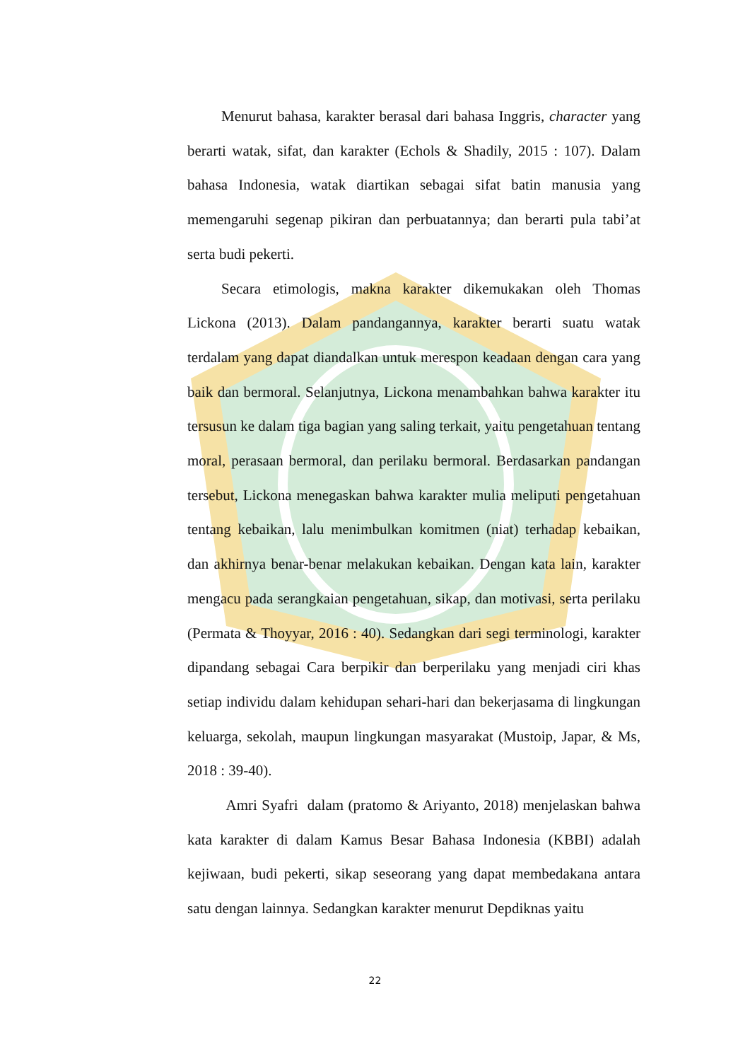Menurut bahasa, karakter berasal dari bahasa Inggris, character yang berarti watak, sifat, dan karakter (Echols & Shadily, 2015 : 107). Dalam bahasa Indonesia, watak diartikan sebagai sifat batin manusia yang memengaruhi segenap pikiran dan perbuatannya; dan berarti pula tabi’at serta budi pekerti.
Secara etimologis, makna karakter dikemukakan oleh Thomas Lickona (2013). Dalam pandangannya, karakter berarti suatu watak terdalam yang dapat diandalkan untuk merespon keadaan dengan cara yang baik dan bermoral. Selanjutnya, Lickona menambahkan bahwa karakter itu tersusun ke dalam tiga bagian yang saling terkait, yaitu pengetahuan tentang moral, perasaan bermoral, dan perilaku bermoral. Berdasarkan pandangan tersebut, Lickona menegaskan bahwa karakter mulia meliputi pengetahuan tentang kebaikan, lalu menimbulkan komitmen (niat) terhadap kebaikan, dan akhirnya benar-benar melakukan kebaikan. Dengan kata lain, karakter mengacu pada serangkaian pengetahuan, sikap, dan motivasi, serta perilaku (Permata & Thoyyar, 2016 : 40). Sedangkan dari segi terminologi, karakter dipandang sebagai Cara berpikir dan berperilaku yang menjadi ciri khas setiap individu dalam kehidupan sehari-hari dan bekerjasama di lingkungan keluarga, sekolah, maupun lingkungan masyarakat (Mustoip, Japar, & Ms, 2018 : 39-40).
Amri Syafri dalam (pratomo & Ariyanto, 2018) menjelaskan bahwa kata karakter di dalam Kamus Besar Bahasa Indonesia (KBBI) adalah kejiwaan, budi pekerti, sikap seseorang yang dapat membedakana antara satu dengan lainnya. Sedangkan karakter menurut Depdiknas yaitu
22